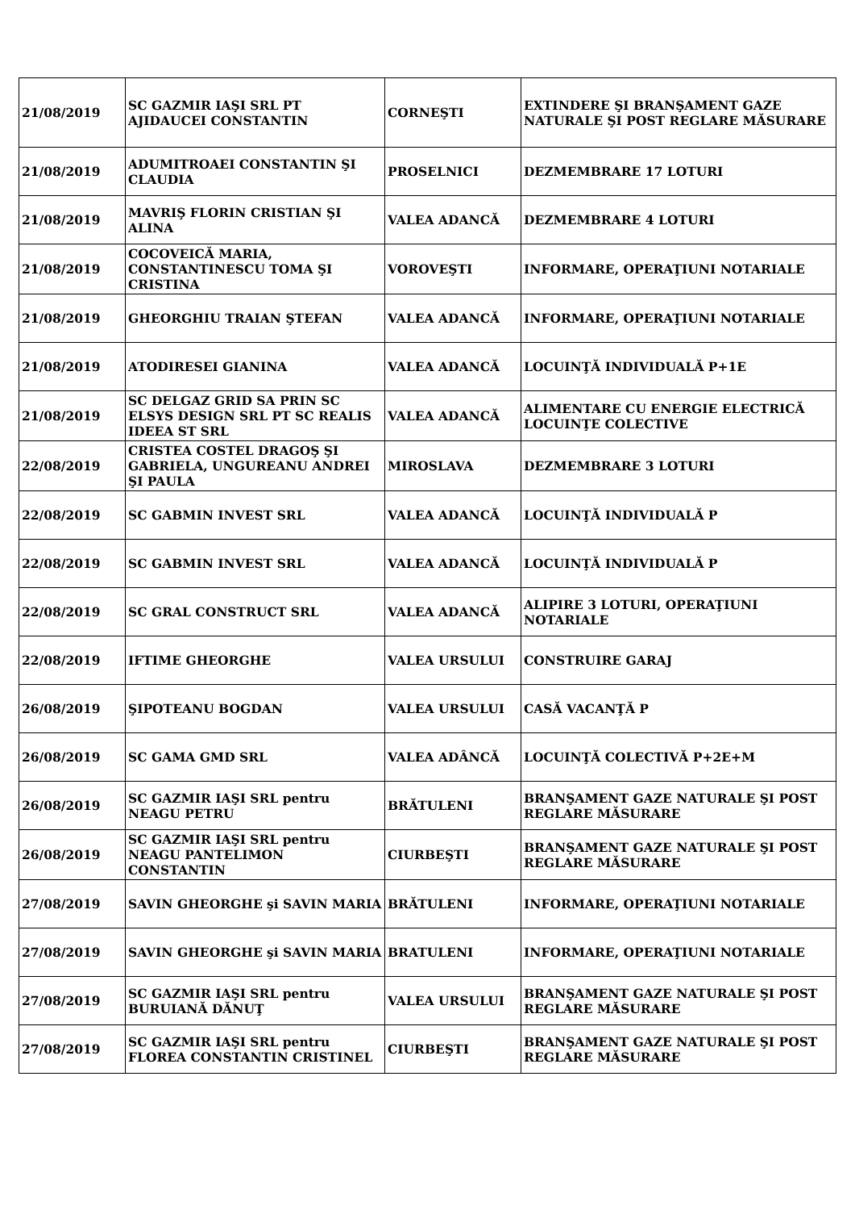| 21/08/2019 | SC GAZMIR IAŞI SRL PT AJIDAUCEI CONSTANTIN | CORNEŞTI | EXTINDERE ŞI BRANŞAMENT GAZE NATURALE ŞI POST REGLARE MĂSURARE |
| 21/08/2019 | ADUMITROAEI CONSTANTIN ŞI CLAUDIA | PROSELNICI | DEZMEMBRARE 17 LOTURI |
| 21/08/2019 | MAVRIŞ FLORIN CRISTIAN ŞI ALINA | VALEA ADANCĂ | DEZMEMBRARE 4 LOTURI |
| 21/08/2019 | COCOVEICĂ MARIA, CONSTANTINESCU TOMA ŞI CRISTINA | VOROVEŞTI | INFORMARE, OPERAŢIUNI NOTARIALE |
| 21/08/2019 | GHEORGHIU TRAIAN ŞTEFAN | VALEA ADANCĂ | INFORMARE, OPERAŢIUNI NOTARIALE |
| 21/08/2019 | ATODIRESEI GIANINA | VALEA ADANCĂ | LOCUINŢĂ INDIVIDUALĂ P+1E |
| 21/08/2019 | SC DELGAZ GRID SA PRIN SC ELSYS DESIGN SRL PT SC REALIS IDEEA ST SRL | VALEA ADANCĂ | ALIMENTARE CU ENERGIE ELECTRICĂ LOCUINŢE COLECTIVE |
| 22/08/2019 | CRISTEA COSTEL DRAGOŞ ŞI GABRIELA, UNGUREANU ANDREI ŞI PAULA | MIROSLAVA | DEZMEMBRARE 3 LOTURI |
| 22/08/2019 | SC GABMIN INVEST SRL | VALEA ADANCĂ | LOCUINŢĂ INDIVIDUALĂ P |
| 22/08/2019 | SC GABMIN INVEST SRL | VALEA ADANCĂ | LOCUINŢĂ INDIVIDUALĂ P |
| 22/08/2019 | SC GRAL CONSTRUCT SRL | VALEA ADANCĂ | ALIPIRE 3 LOTURI, OPERAŢIUNI NOTARIALE |
| 22/08/2019 | IFTIME GHEORGHE | VALEA URSULUI | CONSTRUIRE GARAJ |
| 26/08/2019 | ŞIPOTEANU BOGDAN | VALEA URSULUI | CASĂ VACANŢĂ P |
| 26/08/2019 | SC GAMA GMD SRL | VALEA ADÂNCĂ | LOCUINŢĂ COLECTIVĂ P+2E+M |
| 26/08/2019 | SC GAZMIR IAŞI SRL pentru NEAGU PETRU | BRĂTULENI | BRANŞAMENT GAZE NATURALE ŞI POST REGLARE MĂSURARE |
| 26/08/2019 | SC GAZMIR IAŞI SRL pentru NEAGU PANTELIMON CONSTANTIN | CIURBEŞTI | BRANŞAMENT GAZE NATURALE ŞI POST REGLARE MĂSURARE |
| 27/08/2019 | SAVIN GHEORGHE şi SAVIN MARIA | BRĂTULENI | INFORMARE, OPERAŢIUNI NOTARIALE |
| 27/08/2019 | SAVIN GHEORGHE şi SAVIN MARIA | BRATULENI | INFORMARE, OPERAŢIUNI NOTARIALE |
| 27/08/2019 | SC GAZMIR IAŞI SRL pentru BURUIANĂ DĂNUŢ | VALEA URSULUI | BRANŞAMENT GAZE NATURALE ŞI POST REGLARE MĂSURARE |
| 27/08/2019 | SC GAZMIR IAŞI SRL pentru FLOREA CONSTANTIN CRISTINEL | CIURBEŞTI | BRANŞAMENT GAZE NATURALE ŞI POST REGLARE MĂSURARE |